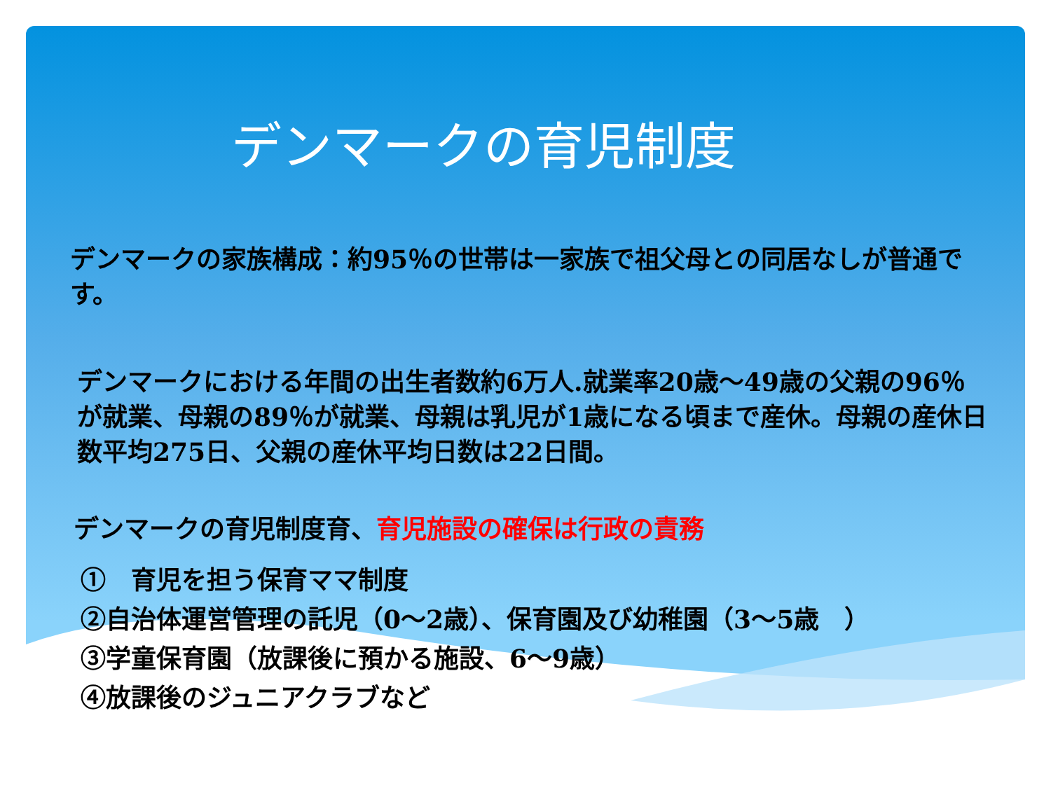デンマークの育児制度
デンマークの家族構成：約95％の世帯は一家族で祖父母との同居なしが普通です。
デンマークにおける年間の出生者数約6万人.就業率20歳～49歳の父親の96％が就業、母親の89％が就業、母親は乳児が1歳になる頃まで産休。母親の産休日数平均275日、父親の産休平均日数は22日間。
デンマークの育児制度育、育児施設の確保は行政の責務
①　育児を担う保育ママ制度
②自治体運営管理の託児（0～2歳）、保育園及び幼稚園（3～5歳　）
③学童保育園（放課後に預かる施設、6～9歳）
④放課後のジュニアクラブなど